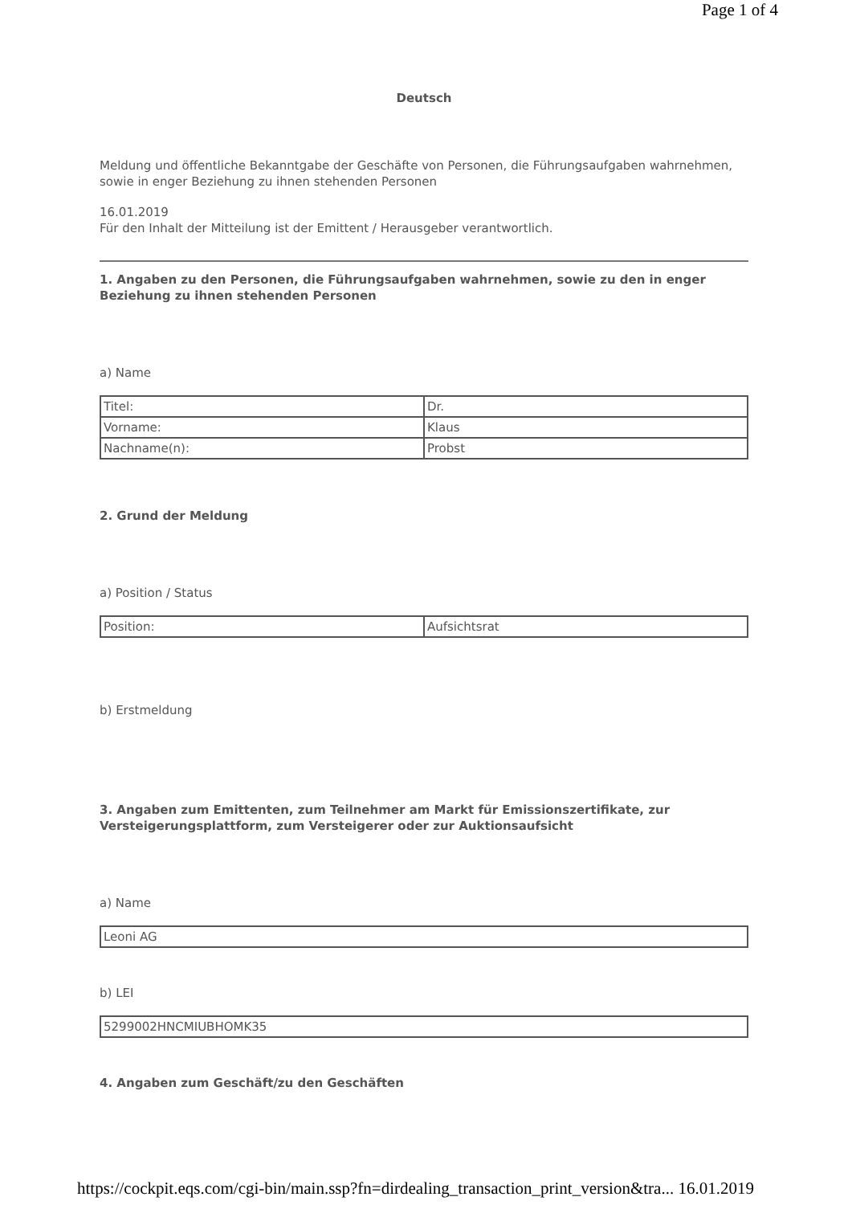Page 1 of 4
Deutsch
Meldung und öffentliche Bekanntgabe der Geschäfte von Personen, die Führungsaufgaben wahrnehmen, sowie in enger Beziehung zu ihnen stehenden Personen
16.01.2019
Für den Inhalt der Mitteilung ist der Emittent / Herausgeber verantwortlich.
1. Angaben zu den Personen, die Führungsaufgaben wahrnehmen, sowie zu den in enger Beziehung zu ihnen stehenden Personen
a) Name
| Titel: | Dr. |
| Vorname: | Klaus |
| Nachname(n): | Probst |
2. Grund der Meldung
a) Position / Status
| Position: | Aufsichtsrat |
b) Erstmeldung
3. Angaben zum Emittenten, zum Teilnehmer am Markt für Emissionszertifikate, zur Versteigerungsplattform, zum Versteigerer oder zur Auktionsaufsicht
a) Name
| Leoni AG |
b) LEI
| 5299002HNCMIUBHOMK35 |
4. Angaben zum Geschäft/zu den Geschäften
https://cockpit.eqs.com/cgi-bin/main.ssp?fn=dirdealing_transaction_print_version&tra... 16.01.2019